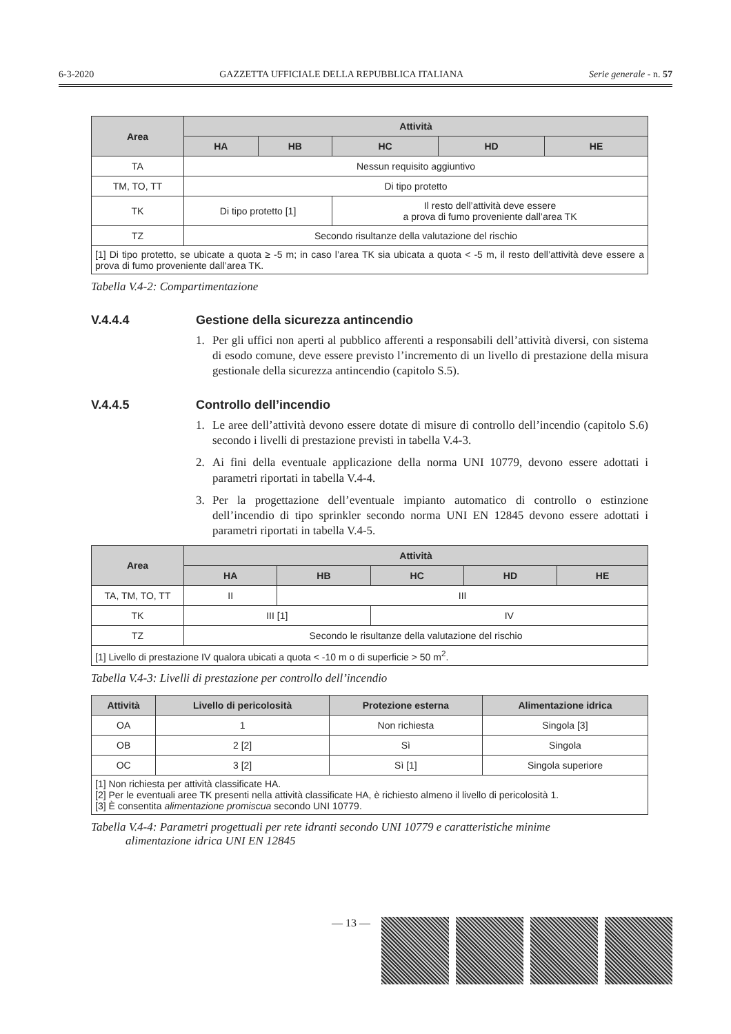6-3-2020 GAZZETTA UFFICIALE DELLA REPUBBLICA ITALIANA Serie generale - n. 57
| Area | Attività | | | | |
| --- | --- | --- | --- | --- | --- |
| | HA | HB | HC | HD | HE |
| TA | Nessun requisito aggiuntivo | | | | |
| TM, TO, TT | Di tipo protetto | | | | |
| TK | Di tipo protetto [1] | | Il resto dell’attività deve essere a prova di fumo proveniente dall’area TK | | |
| TZ | Secondo risultanze della valutazione del rischio | | | | |
| [1] Di tipo protetto, se ubicate a quota ≥ -5 m; in caso l’area TK sia ubicata a quota < -5 m, il resto dell’attività deve essere a prova di fumo proveniente dall’area TK. | | | | | |
Tabella V.4-2: Compartimentazione
V.4.4.4 Gestione della sicurezza antincendio
1. Per gli uffici non aperti al pubblico afferenti a responsabili dell’attività diversi, con sistema di esodo comune, deve essere previsto l’incremento di un livello di prestazione della misura gestionale della sicurezza antincendio (capitolo S.5).
V.4.4.5 Controllo dell’incendio
1. Le aree dell’attività devono essere dotate di misure di controllo dell’incendio (capitolo S.6) secondo i livelli di prestazione previsti in tabella V.4-3.
2. Ai fini della eventuale applicazione della norma UNI 10779, devono essere adottati i parametri riportati in tabella V.4-4.
3. Per la progettazione dell’eventuale impianto automatico di controllo o estinzione dell’incendio di tipo sprinkler secondo norma UNI EN 12845 devono essere adottati i parametri riportati in tabella V.4-5.
| Area | Attività | | | | |
| --- | --- | --- | --- | --- | --- |
| | HA | HB | HC | HD | HE |
| TA, TM, TO, TT | II | III | | | |
| TK | III [1] | | IV | | |
| TZ | Secondo le risultanze della valutazione del rischio | | | | |
| [1] Livello di prestazione IV qualora ubicati a quota < -10 m o di superficie > 50 m<sup>2</sup>. | | | | | |
Tabella V.4-3: Livelli di prestazione per controllo dell’incendio
| Attività | Livello di pericolosità | Protezione esterna | Alimentazione idrica |
| --- | --- | --- | --- |
| OA | 1 | Non richiesta | Singola [3] |
| OB | 2 [2] | Sì | Singola |
| OC | 3 [2] | Sì [1] | Singola superiore |
| [1] Non richiesta per attività classificate HA. [2] Per le eventuali aree TK presenti nella attività classificate HA, è richiesto almeno il livello di pericolosità 1. [3] È consentita alimentazione promiscua secondo UNI 10779. | | | |
Tabella V.4-4: Parametri progettuali per rete idranti secondo UNI 10779 e caratteristiche minime
alimentazione idrica UNI EN 12845
— 13 —